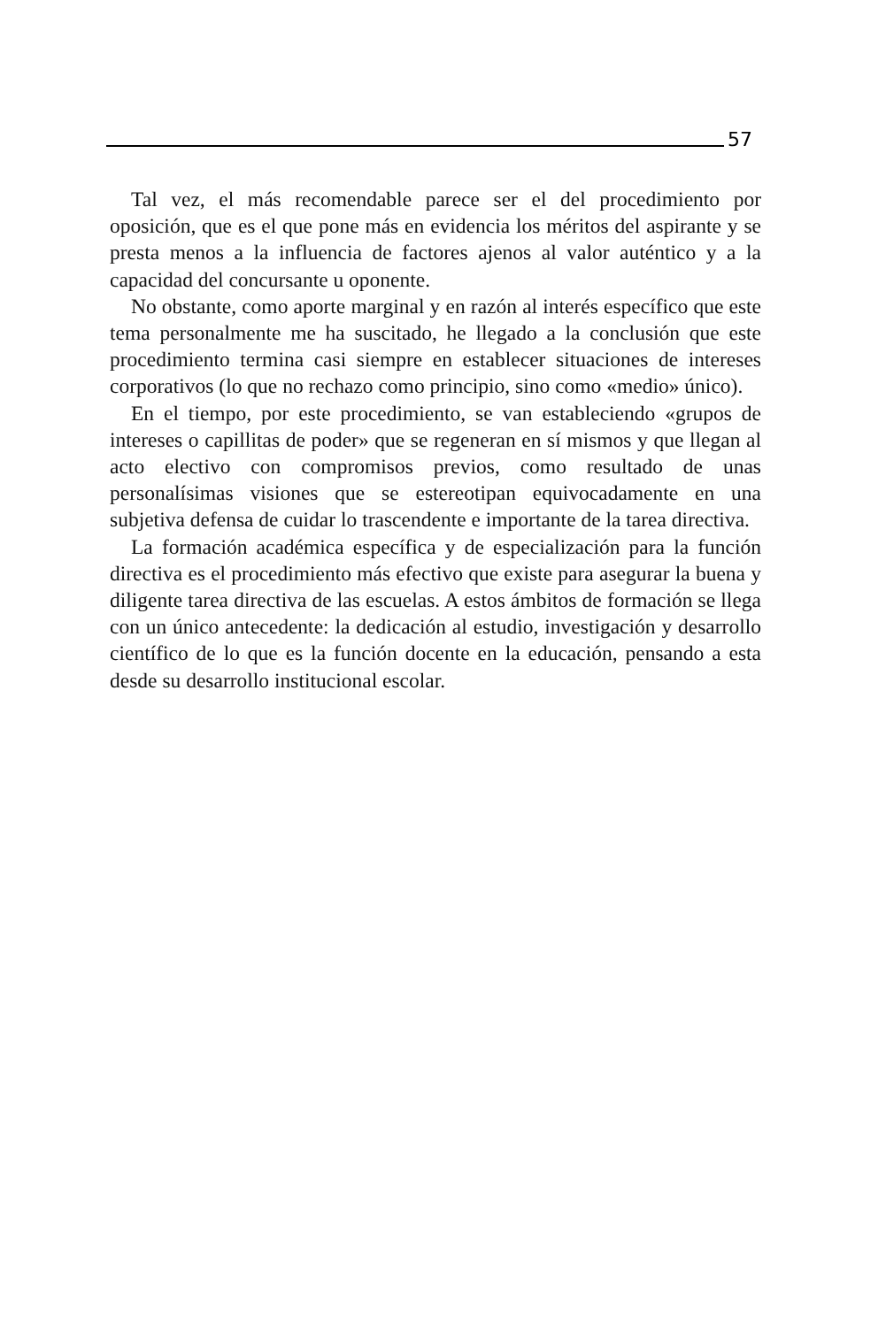57
Tal vez, el más recomendable parece ser el del procedimiento por oposición, que es el que pone más en evidencia los méritos del aspirante y se presta menos a la influencia de factores ajenos al valor auténtico y a la capacidad del concursante u oponente.
No obstante, como aporte marginal y en razón al interés específico que este tema personalmente me ha suscitado, he llegado a la conclusión que este procedimiento termina casi siempre en establecer situaciones de intereses corporativos (lo que no rechazo como principio, sino como «medio» único).
En el tiempo, por este procedimiento, se van estableciendo «grupos de intereses o capillitas de poder» que se regeneran en sí mismos y que llegan al acto electivo con compromisos previos, como resultado de unas personalísimas visiones que se estereotipan equivocadamente en una subjetiva defensa de cuidar lo trascendente e importante de la tarea directiva.
La formación académica específica y de especialización para la función directiva es el procedimiento más efectivo que existe para asegurar la buena y diligente tarea directiva de las escuelas. A estos ámbitos de formación se llega con un único antecedente: la dedicación al estudio, investigación y desarrollo científico de lo que es la función docente en la educación, pensando a esta desde su desarrollo institucional escolar.